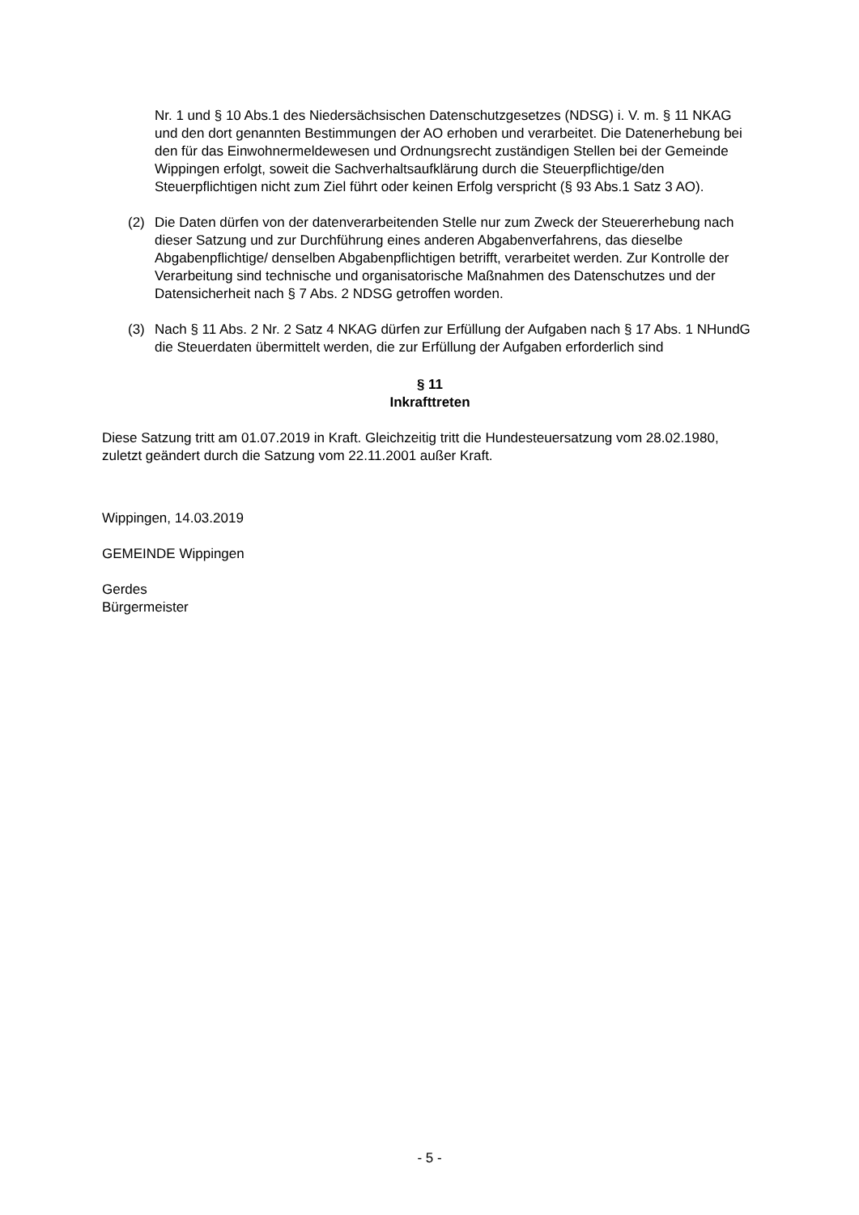Nr. 1 und § 10 Abs.1 des Niedersächsischen Datenschutzgesetzes (NDSG) i. V. m. § 11 NKAG und den dort genannten Bestimmungen der AO erhoben und verarbeitet. Die Datenerhebung bei den für das Einwohnermeldewesen und Ordnungsrecht zuständigen Stellen bei der Gemeinde Wippingen erfolgt, soweit die Sachverhaltsaufklärung durch die Steuerpflichtige/den Steuerpflichtigen nicht zum Ziel führt oder keinen Erfolg verspricht (§ 93 Abs.1 Satz 3 AO).
(2) Die Daten dürfen von der datenverarbeitenden Stelle nur zum Zweck der Steuererhebung nach dieser Satzung und zur Durchführung eines anderen Abgabenverfahrens, das dieselbe Abgabenpflichtige/ denselben Abgabenpflichtigen betrifft, verarbeitet werden. Zur Kontrolle der Verarbeitung sind technische und organisatorische Maßnahmen des Datenschutzes und der Datensicherheit nach § 7 Abs. 2 NDSG getroffen worden.
(3) Nach § 11 Abs. 2 Nr. 2 Satz 4 NKAG dürfen zur Erfüllung der Aufgaben nach § 17 Abs. 1 NHundG die Steuerdaten übermittelt werden, die zur Erfüllung der Aufgaben erforderlich sind
§ 11
Inkrafttreten
Diese Satzung tritt am 01.07.2019 in Kraft. Gleichzeitig tritt die Hundesteuersatzung vom 28.02.1980, zuletzt geändert durch die Satzung vom 22.11.2001 außer Kraft.
Wippingen, 14.03.2019
GEMEINDE Wippingen
Gerdes
Bürgermeister
- 5 -